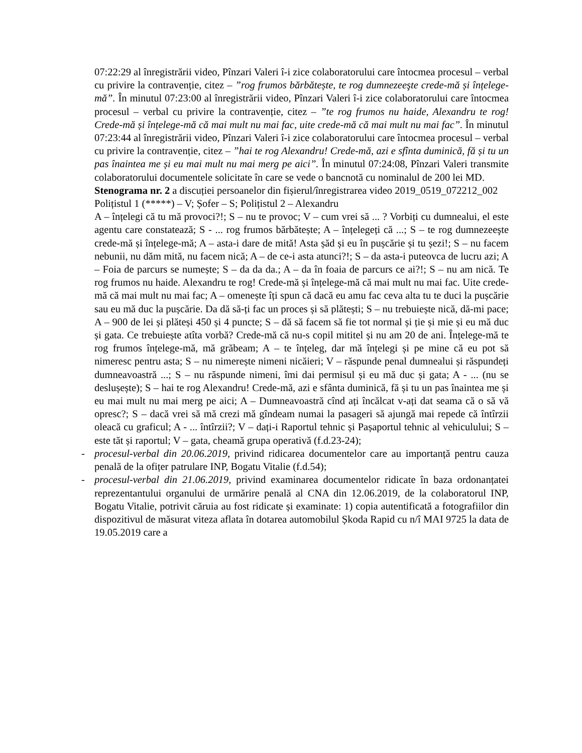07:22:29 al înregistrării video, Pînzari Valeri î-i zice colaboratorului care întocmea procesul – verbal cu privire la contravenție, citez – ”rog frumos bărbătește, te rog dumnezeeşte crede-mă și înțelege-mă”. În minutul 07:23:00 al înregistrării video, Pînzari Valeri î-i zice colaboratorului care întocmea procesul – verbal cu privire la contravenție, citez – ”te rog frumos nu haide, Alexandru te rog! Crede-mă și înțelege-mă că mai mult nu mai fac, uite crede-mă că mai mult nu mai fac”. În minutul 07:23:44 al înregistrării video, Pînzari Valeri î-i zice colaboratorului care întocmea procesul – verbal cu privire la contravenție, citez – ”hai te rog Alexandru! Crede-mă, azi e sfînta duminică, fă și tu un pas înaintea me și eu mai mult nu mai merg pe aici”. În minutul 07:24:08, Pînzari Valeri transmite colaboratorului documentele solicitate în care se vede o bancnotă cu nominalul de 200 lei MD.
Stenograma nr. 2 a discuției persoanelor din fișierul/înregistrarea video 2019_0519_072212_002
Polițistul 1 (*****) – V; Șofer – S; Polițistul 2 – Alexandru
A – înțelegi că tu mă provoci?!; S – nu te provoc; V – cum vrei să ... ? Vorbiți cu dumnealui, el este agentu care constatează; S - ... rog frumos bărbătește; A – înțelegeți că ...; S – te rog dumnezeeşte crede-mă și înțelege-mă; A – asta-i dare de mită! Asta șăd și eu în pușcărie și tu șezi!; S – nu facem nebunii, nu dăm mită, nu facem nică; A – de ce-i asta atunci?!; S – da asta-i puteovca de lucru azi; A – Foia de parcurs se numește; S – da da da.; A – da în foaia de parcurs ce ai?!; S – nu am nică. Te rog frumos nu haide. Alexandru te rog! Crede-mă și înțelege-mă că mai mult nu mai fac. Uite crede-mă că mai mult nu mai fac; A – omenește îți spun că dacă eu amu fac ceva alta tu te duci la pușcărie sau eu mă duc la pușcărie. Da dă să-ți fac un proces și să plătești; S – nu trebuiește nică, dă-mi pace; A – 900 de lei și plăteși 450 și 4 puncte; S – dă să facem să fie tot normal și ție și mie și eu mă duc și gata. Ce trebuiește atîta vorbă? Crede-mă că nu-s copil mititel și nu am 20 de ani. Înțelege-mă te rog frumos înțelege-mă, mă grăbeam; A – te înțeleg, dar mă înțelegi și pe mine că eu pot să nimeresc pentru asta; S – nu nimerește nimeni nicăieri; V – răspunde penal dumnealui și răspundeți dumneavoastră ...; S – nu răspunde nimeni, îmi dai permisul și eu mă duc și gata; A - ... (nu se deslușește); S – hai te rog Alexandru! Crede-mă, azi e sfânta duminică, fă și tu un pas înaintea me și eu mai mult nu mai merg pe aici; A – Dumneavoastră cînd ați încălcat v-ați dat seama că o să vă opresc?; S – dacă vrei să mă crezi mă gîndeam numai la pasageri să ajungă mai repede că întîrzii oleacă cu graficul; A - ... întîrzii?; V – dați-i Raportul tehnic și Pașaportul tehnic al vehiculului; S – este tăt și raportul; V – gata, cheamă grupa operativă (f.d.23-24);
- procesul-verbal din 20.06.2019, privind ridicarea documentelor care au importanță pentru cauza penală de la ofițer patrulare INP, Bogatu Vitalie (f.d.54);
- procesul-verbal din 21.06.2019, privind examinarea documentelor ridicate în baza ordonanțatei reprezentantului organului de urmărire penală al CNA din 12.06.2019, de la colaboratorul INP, Bogatu Vitalie, potrivit căruia au fost ridicate și examinate: 1) copia autentificată a fotografiilor din dispozitivul de măsurat viteza aflata în dotarea automobilul Șkoda Rapid cu n/î MAI 9725 la data de 19.05.2019 care a